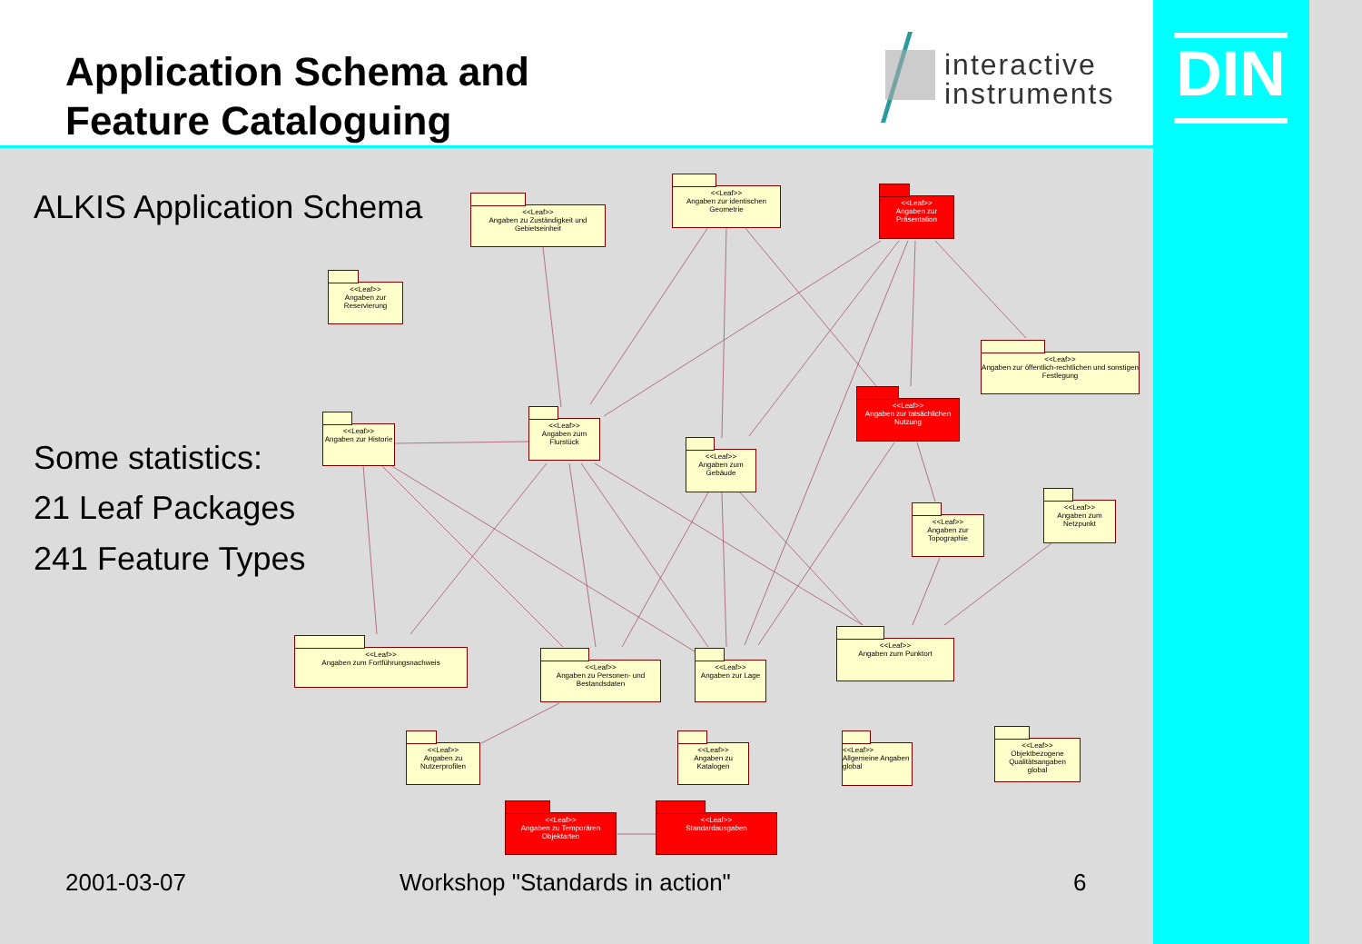Application Schema and
Feature Cataloguing
interactive
instruments
DIN
ALKIS Application Schema
Some statistics:
21 Leaf Packages
241 Feature Types
<<Leaf>>
Angaben zu Zuständigkeit und Gebietseinheit
<<Leaf>>
Angaben zur identischen Geometrie
<<Leaf>>
Angaben zur Präsentation
<<Leaf>>
Angaben zur Reservierung
<<Leaf>>
Angaben zur öffentlich-rechtlichen und sonstigen Festlegung
<<Leaf>>
Angaben zur tatsächlichen Nutzung
<<Leaf>>
Angaben zur Historie
<<Leaf>>
Angaben zum Flurstück
<<Leaf>>
Angaben zum Gebäude
<<Leaf>>
Angaben zum Netzpunkt
<<Leaf>>
Angaben zur Topographie
<<Leaf>>
Angaben zum Fortführungsnachweis
<<Leaf>>
Angaben zu Personen- und Bestandsdaten
<<Leaf>>
Angaben zur Lage
<<Leaf>>
Angaben zum Punktort
<<Leaf>>
Angaben zu Nutzerprofilen
<<Leaf>>
Angaben zu Katalogen
<<Leaf>>
Allgemeine Angaben
global
<<Leaf>>
Objektbezogene Qualitätsangaben
global
<<Leaf>>
Angaben zu Temporären Objektarten
<<Leaf>>
Standardausgaben
2001-03-07 Workshop "Standards in action" 6